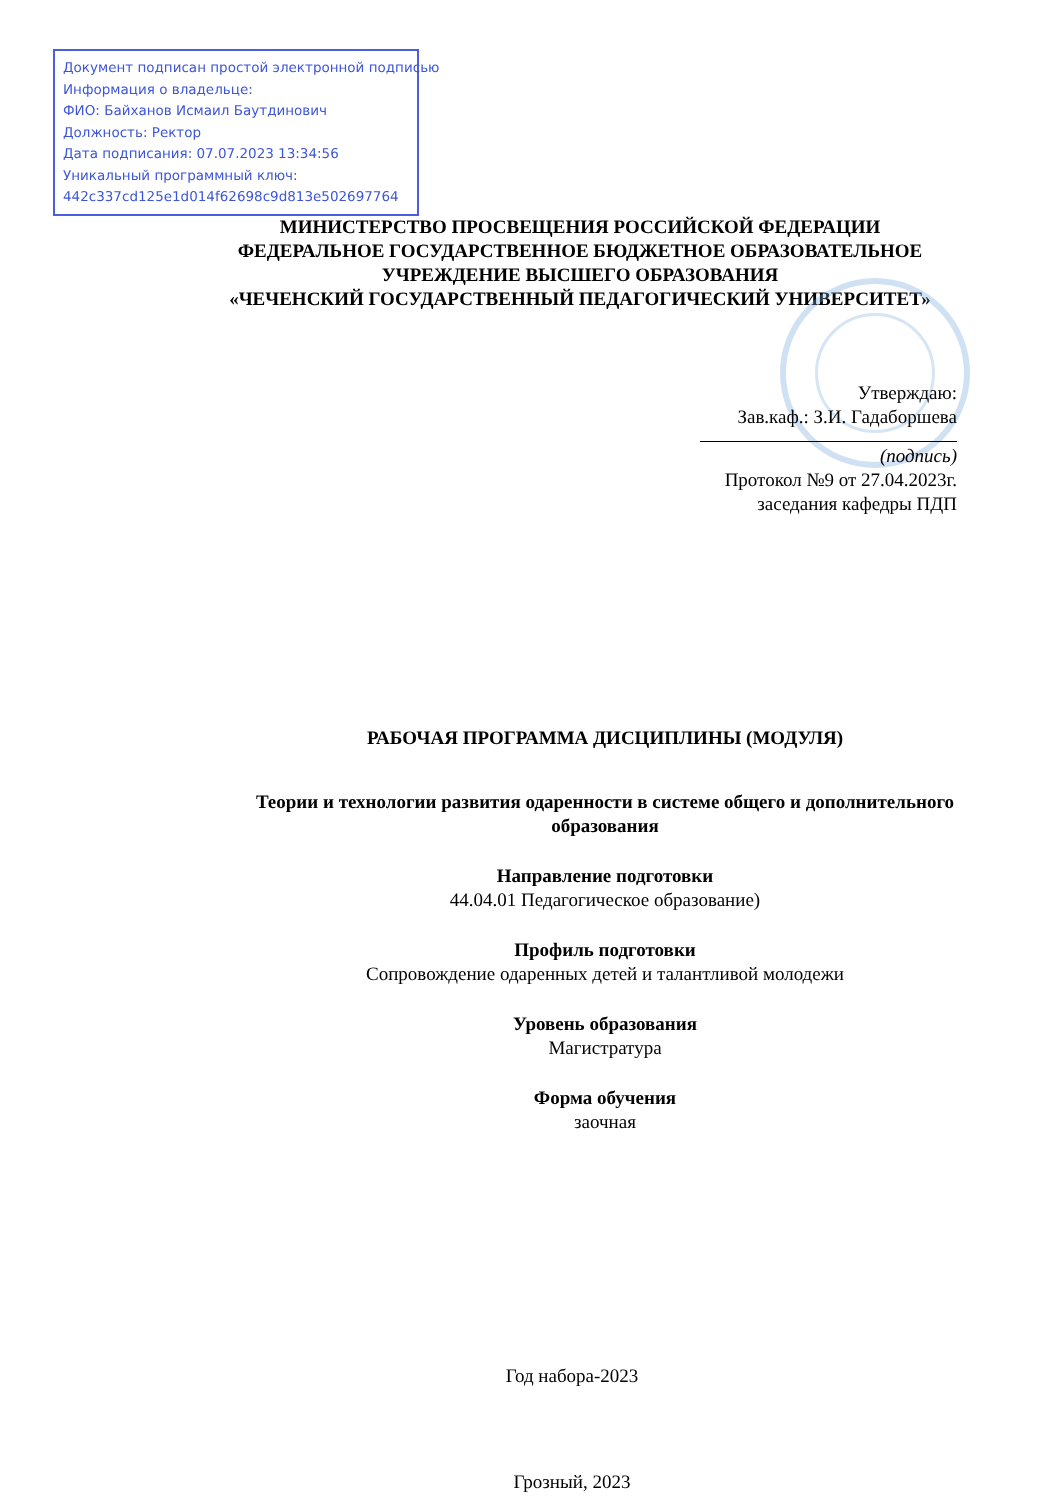Документ подписан простой электронной подписью
Информация о владельце:
ФИО: Байханов Исмаил Баутдинович
Должность: Ректор
Дата подписания: 07.07.2023 13:34:56
Уникальный программный ключ:
442c337cd125e1d014f62698c9d813e502697764
МИНИСТЕРСТВО ПРОСВЕЩЕНИЯ РОССИЙСКОЙ ФЕДЕРАЦИИ
ФЕДЕРАЛЬНОЕ ГОСУДАРСТВЕННОЕ БЮДЖЕТНОЕ ОБРАЗОВАТЕЛЬНОЕ
УЧРЕЖДЕНИЕ ВЫСШЕГО ОБРАЗОВАНИЯ
«ЧЕЧЕНСКИЙ ГОСУДАРСТВЕННЫЙ ПЕДАГОГИЧЕСКИЙ УНИВЕРСИТЕТ»
Утверждаю:
Зав.каф.: З.И. Гадаборшева
(подпись)
Протокол №9 от 27.04.2023г.
заседания кафедры ПДП
РАБОЧАЯ ПРОГРАММА ДИСЦИПЛИНЫ (МОДУЛЯ)
Теории и технологии развития одаренности в системе общего и дополнительного образования
Направление подготовки
44.04.01 Педагогическое образование)
Профиль подготовки
Сопровождение одаренных детей и талантливой молодежи
Уровень образования
Магистратура
Форма обучения
заочная
Год набора-2023
Грозный, 2023